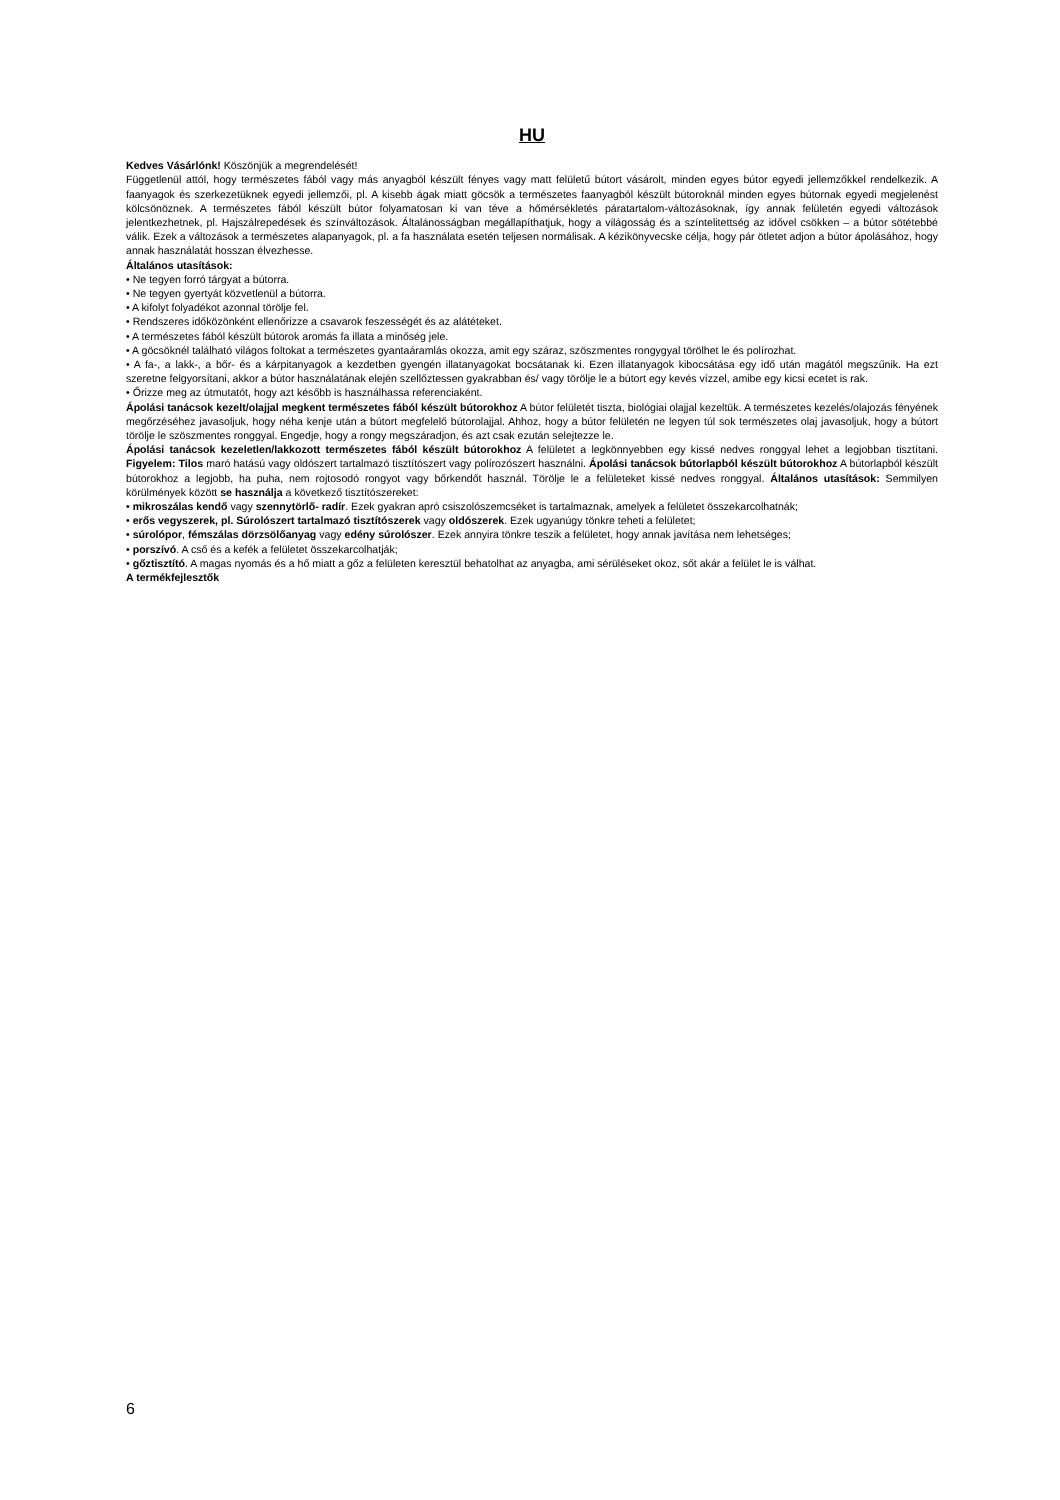HU
Kedves Vásárlónk! Köszönjük a megrendelését!
Függetlenül attól, hogy természetes fából vagy más anyagból készült fényes vagy matt felületű bútort vásárolt, minden egyes bútor egyedi jellemzőkkel rendelkezik. A faanyagok és szerkezetüknek egyedi jellemzői, pl. A kisebb ágak miatt göcsök a természetes faanyagból készült bútoroknál minden egyes bútornak egyedi megjelenést kölcsönöznek. A természetes fából készült bútor folyamatosan ki van téve a hőmérsékletés páratartalom-változásoknak, így annak felületén egyedi változások jelentkezhetnek, pl. Hajszálrepedések és színváltozások. Általánosságban megállapíthatjuk, hogy a világosság és a színtelitettség az idővel csökken – a bútor sötétebbé válik. Ezek a változások a természetes alapanyagok, pl. a fa használata esetén teljesen normálisak. A kézikönyvecske célja, hogy pár ötletet adjon a bútor ápolásához, hogy annak használatát hosszan élvezhesse.
Általános utasítások:
• Ne tegyen forró tárgyat a bútorra.
• Ne tegyen gyertyát közvetlenül a bútorra.
• A kifolyt folyadékot azonnal törölje fel.
• Rendszeres időközönként ellenőrizze a csavarok feszességét és az alátéteket.
• A természetes fából készült bútorok aromás fa illata a minőség jele.
• A göcsöknél található világos foltokat a természetes gyantaáramlás okozza, amit egy száraz, szöszmentes rongygyal törölhet le és polírozhat.
• A fa-, a lakk-, a bőr- és a kárpitanyagok a kezdetben gyengén illatanyagokat bocsátanak ki. Ezen illatanyagok kibocsátása egy idő után magától megszűnik. Ha ezt szeretne felgyorsítani, akkor a bútor használatának elején szellőztessen gyakrabban és/ vagy törölje le a bútort egy kevés vízzel, amibe egy kicsi ecetet is rak.
• Őrizze meg az útmutatót, hogy azt később is használhassa referenciaként.
Ápolási tanácsok kezelt/olajjal megkent természetes fából készült bútorokhoz A bútor felületét tiszta, biológiai olajjal kezeltük. A természetes kezelés/olajozás fényének megőrzéséhez javasoljuk, hogy néha kenje után a bútort megfelelő bútorolajjal. Ahhoz, hogy a bútor felületén ne legyen túl sok természetes olaj javasoljuk, hogy a bútort törölje le szöszmentes ronggyal. Engedje, hogy a rongy megszáradjon, és azt csak ezután selejtezze le.
Ápolási tanácsok kezeletlen/lakkozott természetes fából készült bútorokhoz A felületet a legkönnyebben egy kissé nedves ronggyal lehet a legjobban tisztítani. Figyelem: Tilos maró hatású vagy oldószert tartalmazó tisztítószert vagy polírozószert használni. Ápolási tanácsok bútorlapból készült bútorokhoz A bútorlapból készült bútorokhoz a legjobb, ha puha, nem rojtosodó rongyot vagy bőrkendőt használ. Törölje le a felületeket kissé nedves ronggyal. Általános utasítások: Semmilyen körülmények között se használja a következő tisztítószereket:
• mikroszálas kendő vagy szennytörlő- radír. Ezek gyakran apró csiszolószemcséket is tartalmaznak, amelyek a felületet összekarcolhatnák;
• erős vegyszerek, pl. Súrolószert tartalmazó tisztítószerek vagy oldószerek. Ezek ugyanúgy tönkre teheti a felületet;
• súrolópor, fémszálas dörzsölőanyag vagy edény súrolószer. Ezek annyira tönkre teszik a felületet, hogy annak javítása nem lehetséges;
• porszívó. A cső és a kefék a felületet összekarcolhatják;
• gőztisztító. A magas nyomás és a hő miatt a gőz a felületen keresztül behatolhat az anyagba, ami sérüléseket okoz, sőt akár a felület le is válhat.
A termékfejlesztők
6